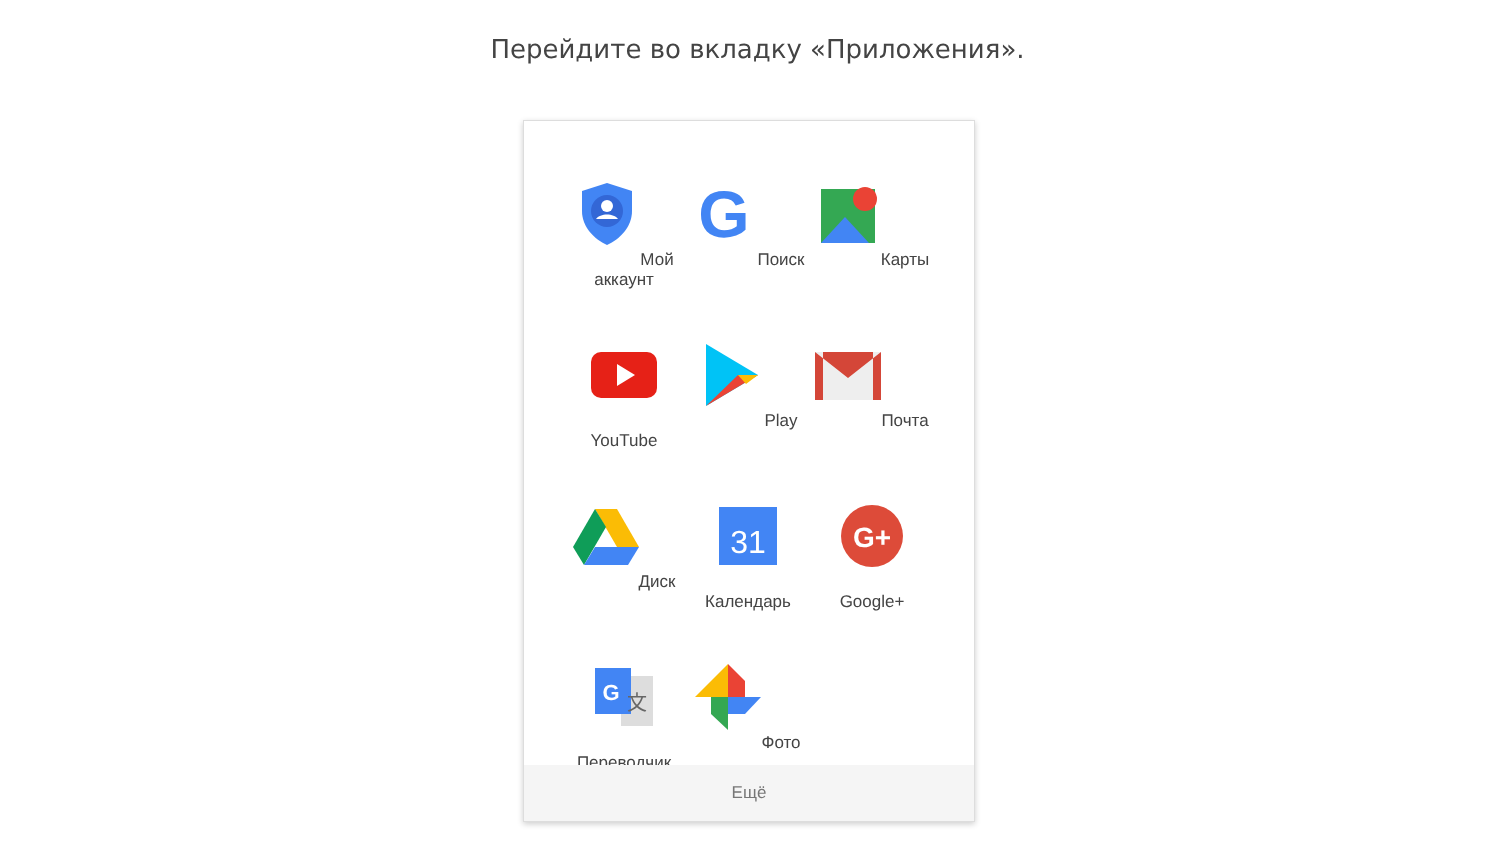Перейдите во вкладку «Приложения».
Мой аккаунт
G
Поиск
Карты
YouTube
Play
Почта
Диск
31
Календарь
G+
Google+
G
文
Переводчик
Фото
Ещё